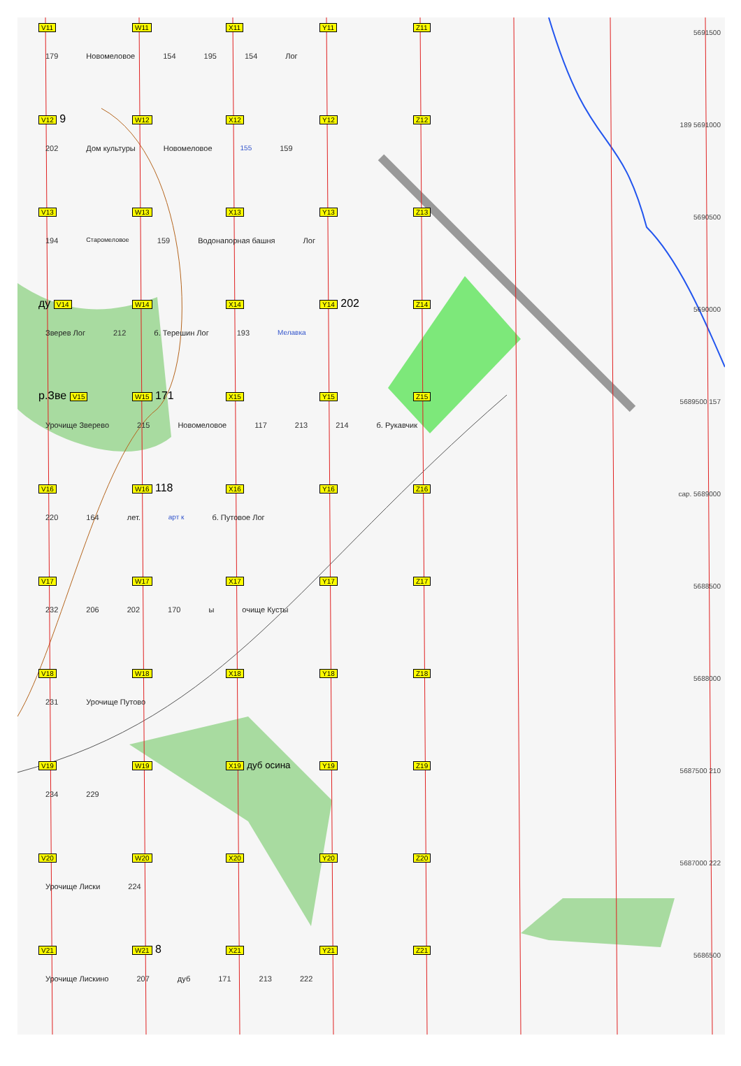V11 W11 X11 Y11 Z11
5691500
179 Новомеловое 154 195 154 Лог
V12 9
W12 X12 Y12 Z12
189 5691000
202 Дом культуры Новомеловое 155 159
V13 W13 X13 Y13 Z13
5690500
194 Старомеловое 159 Водонапорная башня Лог
ду V14 W14 X14 Y14 202
Z14
5690000
Зверев Лог 212 б. Терешин Лог 193 Мелавка
р.Зве V15 W15 171
X15 Y15 Z15
5689500 157
Урочище Зверево 215 Новомеловое 117 213 214 б. Рукавчик
V16 W16 118
X16 Y16 Z16
сар. 5689000
220 164 лет. арт к б. Путовое Лог
V17 W17 X17 Y17 Z17
5688500
232 206 202 170 ы очище Кусты
V18 W18 X18 Y18 Z18
5688000
231 Урочище Путово
V19 W19 X19 дуб осина
Y19 Z19
5687500 210
234 229
V20 W20 X20 Y20 Z20
5687000 222
Урочище Лиски 224
V21 W21 8
X21 Y21 Z21
5686500
Урочище Лискино 207 дуб 171 213 222